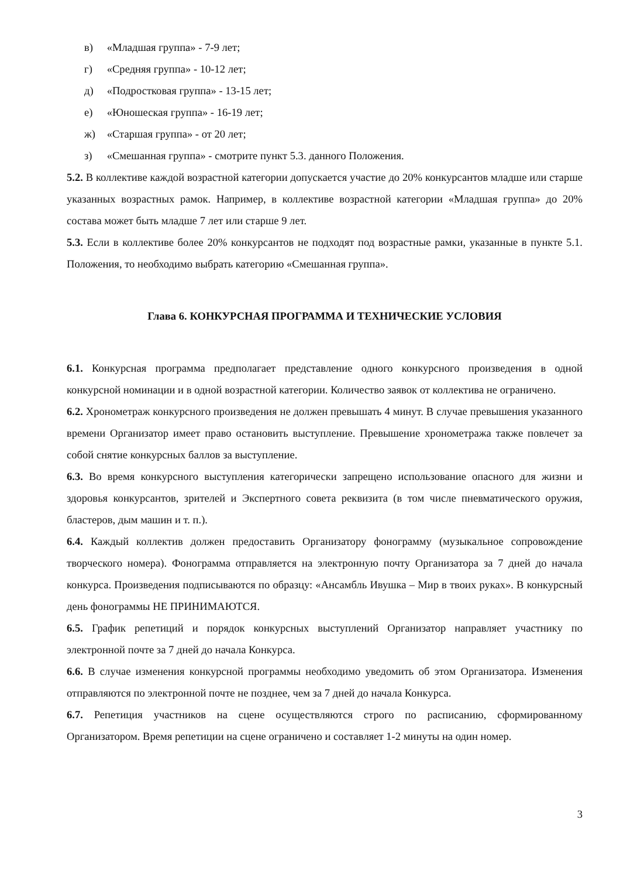в) «Младшая группа» - 7-9 лет;
г) «Средняя группа» - 10-12 лет;
д) «Подростковая группа» - 13-15 лет;
е) «Юношеская группа» - 16-19 лет;
ж) «Старшая группа» - от 20 лет;
з) «Смешанная группа» - смотрите пункт 5.3. данного Положения.
5.2. В коллективе каждой возрастной категории допускается участие до 20% конкурсантов младше или старше указанных возрастных рамок. Например, в коллективе возрастной категории «Младшая группа» до 20% состава может быть младше 7 лет или старше 9 лет.
5.3. Если в коллективе более 20% конкурсантов не подходят под возрастные рамки, указанные в пункте 5.1. Положения, то необходимо выбрать категорию «Смешанная группа».
Глава 6. КОНКУРСНАЯ ПРОГРАММА И ТЕХНИЧЕСКИЕ УСЛОВИЯ
6.1. Конкурсная программа предполагает представление одного конкурсного произведения в одной конкурсной номинации и в одной возрастной категории. Количество заявок от коллектива не ограничено.
6.2. Хронометраж конкурсного произведения не должен превышать 4 минут. В случае превышения указанного времени Организатор имеет право остановить выступление. Превышение хронометража также повлечет за собой снятие конкурсных баллов за выступление.
6.3. Во время конкурсного выступления категорически запрещено использование опасного для жизни и здоровья конкурсантов, зрителей и Экспертного совета реквизита (в том числе пневматического оружия, бластеров, дым машин и т. п.).
6.4. Каждый коллектив должен предоставить Организатору фонограмму (музыкальное сопровождение творческого номера). Фонограмма отправляется на электронную почту Организатора за 7 дней до начала конкурса. Произведения подписываются по образцу: «Ансамбль Ивушка – Мир в твоих руках». В конкурсный день фонограммы НЕ ПРИНИМАЮТСЯ.
6.5. График репетиций и порядок конкурсных выступлений Организатор направляет участнику по электронной почте за 7 дней до начала Конкурса.
6.6. В случае изменения конкурсной программы необходимо уведомить об этом Организатора. Изменения отправляются по электронной почте не позднее, чем за 7 дней до начала Конкурса.
6.7. Репетиция участников на сцене осуществляются строго по расписанию, сформированному Организатором. Время репетиции на сцене ограничено и составляет 1-2 минуты на один номер.
3